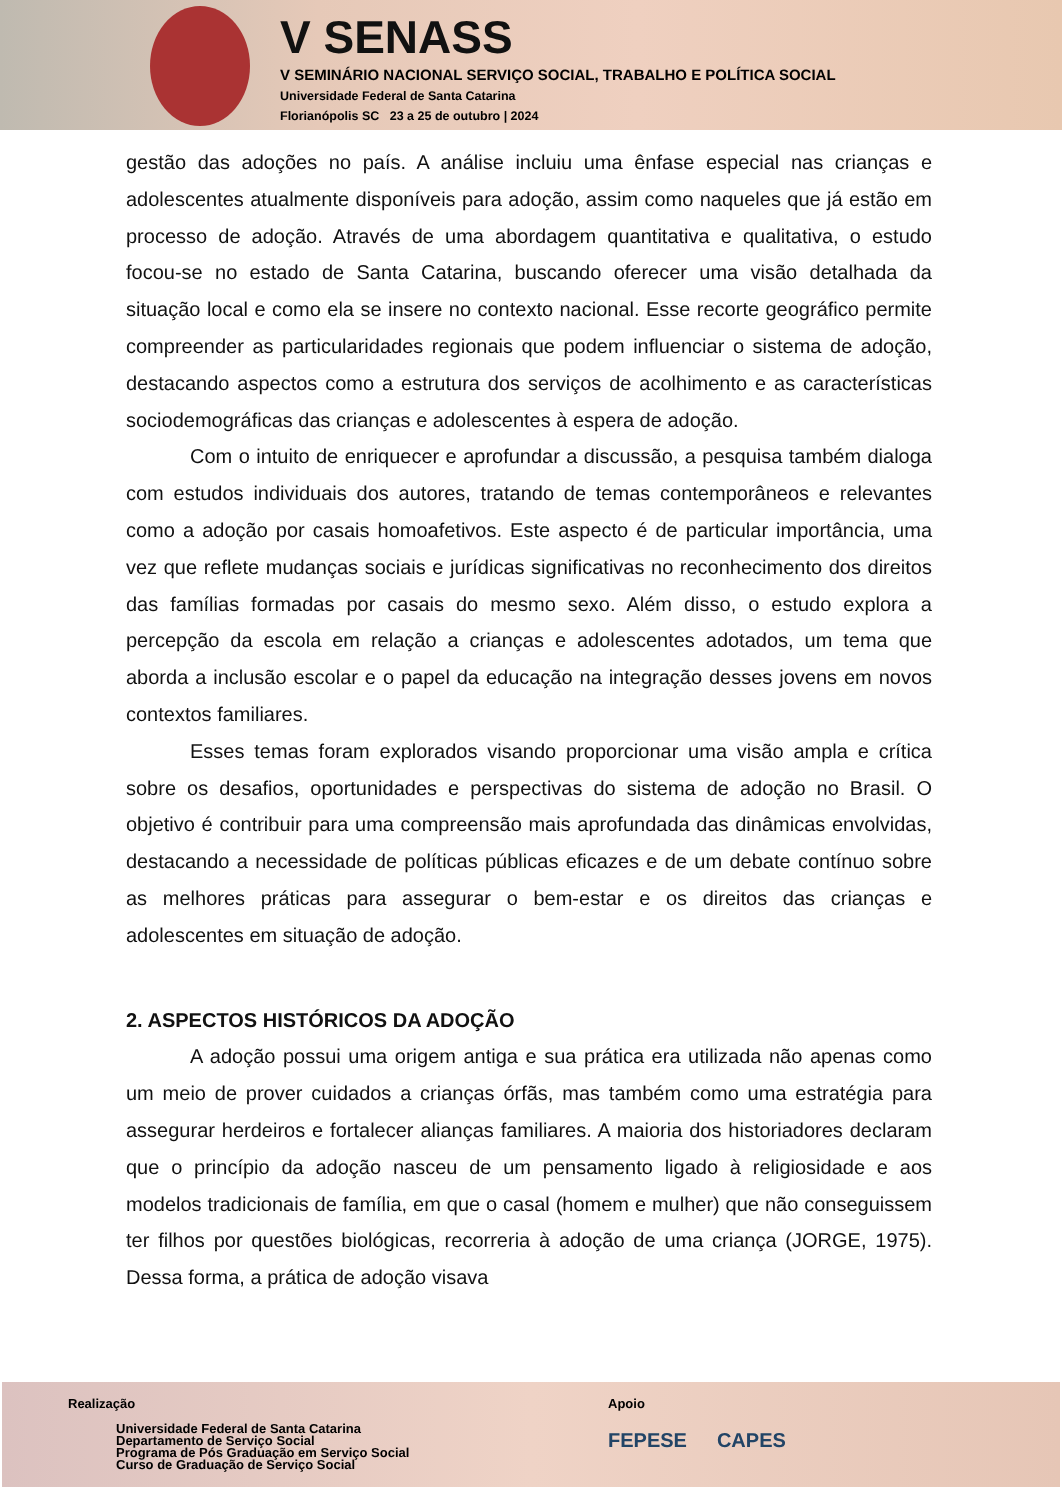V SENASS
V SEMINÁRIO NACIONAL SERVIÇO SOCIAL, TRABALHO E POLÍTICA SOCIAL
Universidade Federal de Santa Catarina
Florianópolis SC 23 a 25 de outubro | 2024
gestão das adoções no país. A análise incluiu uma ênfase especial nas crianças e adolescentes atualmente disponíveis para adoção, assim como naqueles que já estão em processo de adoção. Através de uma abordagem quantitativa e qualitativa, o estudo focou-se no estado de Santa Catarina, buscando oferecer uma visão detalhada da situação local e como ela se insere no contexto nacional. Esse recorte geográfico permite compreender as particularidades regionais que podem influenciar o sistema de adoção, destacando aspectos como a estrutura dos serviços de acolhimento e as características sociodemográficas das crianças e adolescentes à espera de adoção.
Com o intuito de enriquecer e aprofundar a discussão, a pesquisa também dialoga com estudos individuais dos autores, tratando de temas contemporâneos e relevantes como a adoção por casais homoafetivos. Este aspecto é de particular importância, uma vez que reflete mudanças sociais e jurídicas significativas no reconhecimento dos direitos das famílias formadas por casais do mesmo sexo. Além disso, o estudo explora a percepção da escola em relação a crianças e adolescentes adotados, um tema que aborda a inclusão escolar e o papel da educação na integração desses jovens em novos contextos familiares.
Esses temas foram explorados visando proporcionar uma visão ampla e crítica sobre os desafios, oportunidades e perspectivas do sistema de adoção no Brasil. O objetivo é contribuir para uma compreensão mais aprofundada das dinâmicas envolvidas, destacando a necessidade de políticas públicas eficazes e de um debate contínuo sobre as melhores práticas para assegurar o bem-estar e os direitos das crianças e adolescentes em situação de adoção.
2. ASPECTOS HISTÓRICOS DA ADOÇÃO
A adoção possui uma origem antiga e sua prática era utilizada não apenas como um meio de prover cuidados a crianças órfãs, mas também como uma estratégia para assegurar herdeiros e fortalecer alianças familiares. A maioria dos historiadores declaram que o princípio da adoção nasceu de um pensamento ligado à religiosidade e aos modelos tradicionais de família, em que o casal (homem e mulher) que não conseguissem ter filhos por questões biológicas, recorreria à adoção de uma criança (JORGE, 1975). Dessa forma, a prática de adoção visava
Realização
Universidade Federal de Santa Catarina
Departamento de Serviço Social
Programa de Pós Graduação em Serviço Social
Curso de Graduação de Serviço Social
Apoio
FEPESE CAPES